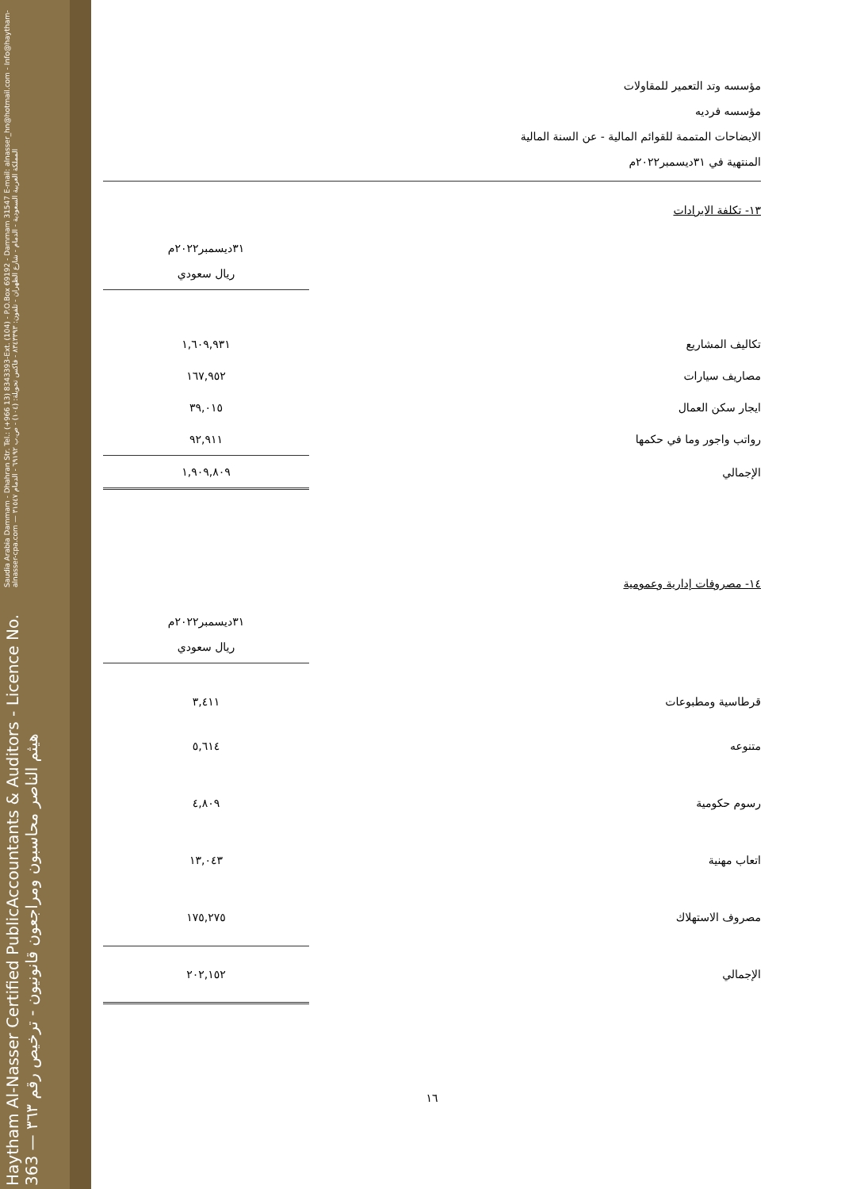Haytham Al-Nasser Certified PublicAccountants & Auditors - Licence No. 363 — هيثم الناصر محاسبون ومراجعون قانونيون - ترخيص رقم ٣٦٣
Saudia Arabia Dammam - Dhahran Str. Tel.: (+966 13) 8343393-Ext. (104) - P.O.Box 69192 - Dammam 31547 E-mail: alnasser_hn@hotmail.com - Info@haytham-alnasser-cpa.com — المملكة العربية السعودية - الدمام - شارع الظهران - تلفون: ٨٣٤٣٣٩٣ - فاكس تحويلة: (١٠٤) - ص.ب ٦٩١٩٢ - الدمام ٣١٥٤٧
مؤسسه وتد التعمير للمقاولات
مؤسسه فرديه
الايضاحات المتممة للقوائم المالية - عن السنة المالية
المنتهية في ٣١ديسمبر٢٠٢٢م
١٣- تكلفة الايرادات
| | ٣١ديسمبر٢٠٢٢م ريال سعودي |
| --- | --- |
| تكاليف المشاريع | ١,٦٠٩,٩٣١ |
| مصاريف سيارات | ١٦٧,٩٥٢ |
| ايجار سكن العمال | ٣٩,٠١٥ |
| رواتب واجور وما في حكمها | ٩٢,٩١١ |
| الإجمالي | ١,٩٠٩,٨٠٩ |
١٤- مصروفات إدارية وعمومية
| | ٣١ديسمبر٢٠٢٢م ريال سعودي |
| --- | --- |
| قرطاسية ومطبوعات | ٣,٤١١ |
| متنوعه | ٥,٦١٤ |
| رسوم حكومية | ٤,٨٠٩ |
| اتعاب مهنية | ١٣,٠٤٣ |
| مصروف الاستهلاك | ١٧٥,٢٧٥ |
| الإجمالي | ٢٠٢,١٥٢ |
١٦